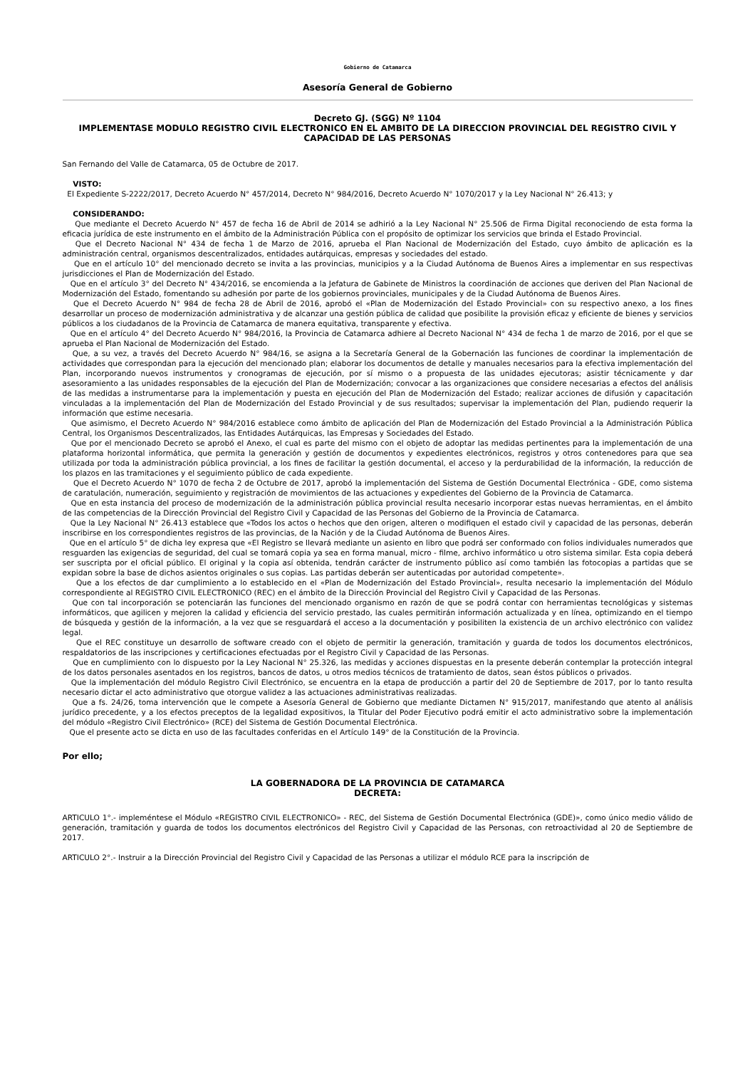Gobierno de Catamarca
Asesoría General de Gobierno
Decreto GJ. (SGG) Nº 1104
IMPLEMENTASE MODULO REGISTRO CIVIL ELECTRONICO EN EL AMBITO DE LA DIRECCION PROVINCIAL DEL REGISTRO CIVIL Y CAPACIDAD DE LAS PERSONAS
San Fernando del Valle de Catamarca, 05 de Octubre de 2017.
VISTO:
El Expediente S-2222/2017, Decreto Acuerdo N° 457/2014, Decreto N° 984/2016, Decreto Acuerdo N° 1070/2017 y la Ley Nacional N° 26.413; y
CONSIDERANDO:
Que mediante el Decreto Acuerdo N° 457 de fecha 16 de Abril de 2014 se adhirió a la Ley Nacional N° 25.506 de Firma Digital reconociendo de esta forma la eficacia jurídica de este instrumento en el ámbito de la Administración Pública con el propósito de optimizar los servicios que brinda el Estado Provincial.
Que el Decreto Nacional N° 434 de fecha 1 de Marzo de 2016, aprueba el Plan Nacional de Modernización del Estado, cuyo ámbito de aplicación es la administración central, organismos descentralizados, entidades autárquicas, empresas y sociedades del estado.
Que en el artículo 10° del mencionado decreto se invita a las provincias, municipios y a la Ciudad Autónoma de Buenos Aires a implementar en sus respectivas jurisdicciones el Plan de Modernización del Estado.
Que en el artículo 3° del Decreto N° 434/2016, se encomienda a la Jefatura de Gabinete de Ministros la coordinación de acciones que deriven del Plan Nacional de Modernización del Estado, fomentando su adhesión por parte de los gobiernos provinciales, municipales y de la Ciudad Autónoma de Buenos Aires.
Que el Decreto Acuerdo N° 984 de fecha 28 de Abril de 2016, aprobó el «Plan de Modernización del Estado Provincial» con su respectivo anexo, a los fines desarrollar un proceso de modernización administrativa y de alcanzar una gestión pública de calidad que posibilite la provisión eficaz y eficiente de bienes y servicios públicos a los ciudadanos de la Provincia de Catamarca de manera equitativa, transparente y efectiva.
Que en el artículo 4° del Decreto Acuerdo N° 984/2016, la Provincia de Catamarca adhiere al Decreto Nacional N° 434 de fecha 1 de marzo de 2016, por el que se aprueba el Plan Nacional de Modernización del Estado.
Que, a su vez, a través del Decreto Acuerdo N° 984/16, se asigna a la Secretaría General de la Gobernación las funciones de coordinar la implementación de actividades que correspondan para la ejecución del mencionado plan; elaborar los documentos de detalle y manuales necesarios para la efectiva implementación del Plan, incorporando nuevos instrumentos y cronogramas de ejecución, por sí mismo o a propuesta de las unidades ejecutoras; asistir técnicamente y dar asesoramiento a las unidades responsables de la ejecución del Plan de Modernización; convocar a las organizaciones que considere necesarias a efectos del análisis de las medidas a instrumentarse para la implementación y puesta en ejecución del Plan de Modernización del Estado; realizar acciones de difusión y capacitación vinculadas a la implementación del Plan de Modernización del Estado Provincial y de sus resultados; supervisar la implementación del Plan, pudiendo requerir la información que estime necesaria.
Que asimismo, el Decreto Acuerdo N° 984/2016 establece como ámbito de aplicación del Plan de Modernización del Estado Provincial a la Administración Pública Central, los Organismos Descentralizados, las Entidades Autárquicas, las Empresas y Sociedades del Estado.
Que por el mencionado Decreto se aprobó el Anexo, el cual es parte del mismo con el objeto de adoptar las medidas pertinentes para la implementación de una plataforma horizontal informática, que permita la generación y gestión de documentos y expedientes electrónicos, registros y otros contenedores para que sea utilizada por toda la administración pública provincial, a los fines de facilitar la gestión documental, el acceso y la perdurabilidad de la información, la reducción de los plazos en las tramitaciones y el seguimiento público de cada expediente.
Que el Decreto Acuerdo N° 1070 de fecha 2 de Octubre de 2017, aprobó la implementación del Sistema de Gestión Documental Electrónica - GDE, como sistema de caratulación, numeración, seguimiento y registración de movimientos de las actuaciones y expedientes del Gobierno de la Provincia de Catamarca.
Que en esta instancia del proceso de modernización de la administración pública provincial resulta necesario incorporar estas nuevas herramientas, en el ámbito de las competencias de la Dirección Provincial del Registro Civil y Capacidad de las Personas del Gobierno de la Provincia de Catamarca.
Que la Ley Nacional N° 26.413 establece que «Todos los actos o hechos que den origen, alteren o modifiquen el estado civil y capacidad de las personas, deberán inscribirse en los correspondientes registros de las provincias, de la Nación y de la Ciudad Autónoma de Buenos Aires.
Que en el artículo 5° de dicha ley expresa que «El Registro se llevará mediante un asiento en libro que podrá ser conformado con folios individuales numerados que resguarden las exigencias de seguridad, del cual se tomará copia ya sea en forma manual, micro - filme, archivo informático u otro sistema similar. Esta copia deberá ser suscripta por el oficial público. El original y la copia así obtenida, tendrán carácter de instrumento público así como también las fotocopias a partidas que se expidan sobre la base de dichos asientos originales o sus copias. Las partidas deberán ser autenticadas por autoridad competente».
Que a los efectos de dar cumplimiento a lo establecido en el «Plan de Modernización del Estado Provincial», resulta necesario la implementación del Módulo correspondiente al REGISTRO CIVIL ELECTRONICO (REC) en el ámbito de la Dirección Provincial del Registro Civil y Capacidad de las Personas.
Que con tal incorporación se potenciarán las funciones del mencionado organismo en razón de que se podrá contar con herramientas tecnológicas y sistemas informáticos, que agilicen y mejoren la calidad y eficiencia del servicio prestado, las cuales permitirán información actualizada y en línea, optimizando en el tiempo de búsqueda y gestión de la información, a la vez que se resguardará el acceso a la documentación y posibiliten la existencia de un archivo electrónico con validez legal.
Que el REC constituye un desarrollo de software creado con el objeto de permitir la generación, tramitación y guarda de todos los documentos electrónicos, respaldatorios de las inscripciones y certificaciones efectuadas por el Registro Civil y Capacidad de las Personas.
Que en cumplimiento con lo dispuesto por la Ley Nacional N° 25.326, las medidas y acciones dispuestas en la presente deberán contemplar la protección integral de los datos personales asentados en los registros, bancos de datos, u otros medios técnicos de tratamiento de datos, sean éstos públicos o privados.
Que la implementación del módulo Registro Civil Electrónico, se encuentra en la etapa de producción a partir del 20 de Septiembre de 2017, por lo tanto resulta necesario dictar el acto administrativo que otorgue validez a las actuaciones administrativas realizadas.
Que a fs. 24/26, toma intervención que le compete a Asesoría General de Gobierno que mediante Dictamen N° 915/2017, manifestando que atento al análisis jurídico precedente, y a los efectos preceptos de la legalidad expositivos, la Titular del Poder Ejecutivo podrá emitir el acto administrativo sobre la implementación del módulo «Registro Civil Electrónico» (RCE) del Sistema de Gestión Documental Electrónica.
Que el presente acto se dicta en uso de las facultades conferidas en el Artículo 149° de la Constitución de la Provincia.
Por ello;
LA GOBERNADORA DE LA PROVINCIA DE CATAMARCA
DECRETA:
ARTICULO 1°.- impleméntese el Módulo «REGISTRO CIVIL ELECTRONICO» - REC, del Sistema de Gestión Documental Electrónica (GDE)», como único medio válido de generación, tramitación y guarda de todos los documentos electrónicos del Registro Civil y Capacidad de las Personas, con retroactividad al 20 de Septiembre de 2017.
ARTICULO 2°.- Instruir a la Dirección Provincial del Registro Civil y Capacidad de las Personas a utilizar el módulo RCE para la inscripción de